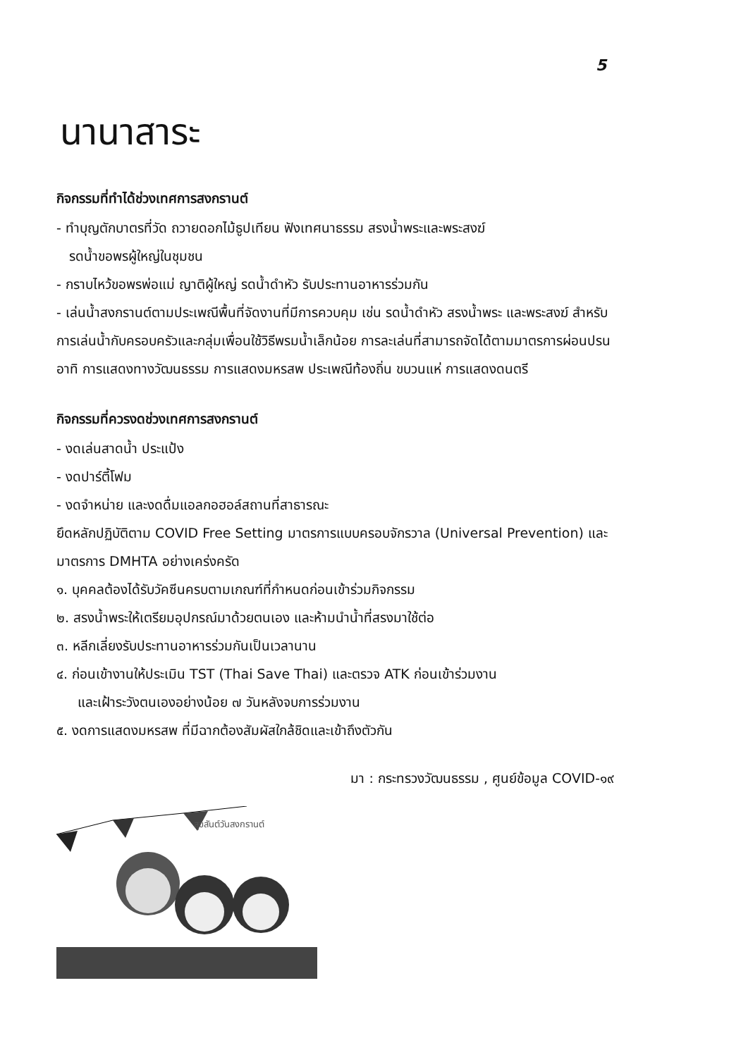5
นานาสาระ
กิจกรรมที่ทำได้ช่วงเทศการสงกรานต์
- ทำบุญตักบาตรที่วัด ถวายดอกไม้ธูปเทียน ฟังเทศนาธรรม สรงน้ำพระและพระสงฆ์
รดน้ำขอพรผู้ใหญ่ในชุมชน
- กราบไหว้ขอพรพ่อแม่ ญาติผู้ใหญ่ รดน้ำดำหัว รับประทานอาหารร่วมกัน
- เล่นน้ำสงกรานต์ตามประเพณีพื้นที่จัดงานที่มีการควบคุม เช่น รดน้ำดำหัว สรงน้ำพระ และพระสงฆ์ สำหรับการเล่นน้ำกับครอบครัวและกลุ่มเพื่อนใช้วิธีพรมน้ำเล็กน้อย การละเล่นที่สามารถจัดได้ตามมาตรการผ่อนปรน อาทิ การแสดงทางวัฒนธรรม การแสดงมหรสพ ประเพณีท้องถิ่น ขบวนแห่ การแสดงดนตรี
กิจกรรมที่ควรงดช่วงเทศการสงกรานต์
- งดเล่นสาดน้ำ ประแป้ง
- งดปาร์ตี้โฟม
- งดจำหน่าย และงดดื่มแอลกอฮอล์สถานที่สาธารณะ
ยึดหลักปฏิบัติตาม COVID Free Setting มาตรการแบบครอบจักรวาล (Universal Prevention) และมาตรการ DMHTA อย่างเคร่งครัด
๑. บุคคลต้องได้รับวัคซีนครบตามเกณฑ์ที่กำหนดก่อนเข้าร่วมกิจกรรม
๒. สรงน้ำพระให้เตรียมอุปกรณ์มาด้วยตนเอง และห้ามนำน้ำที่สรงมาใช้ต่อ
๓. หลีกเลี่ยงรับประทานอาหารร่วมกันเป็นเวลานาน
๔. ก่อนเข้างานให้ประเมิน TST (Thai Save Thai) และตรวจ ATK ก่อนเข้าร่วมงาน
และเฝ้าระวังตนเองอย่างน้อย ๗ วันหลังจบการร่วมงาน
๕. งดการแสดงมหรสพ ที่มีฉากต้องสัมผัสใกล้ชิดและเข้าถึงตัวกัน
มา : กระทรวงวัฒนธรรม , ศูนย์ข้อมูล COVID-๑๙
สุขสันต์วันสงกรานต์